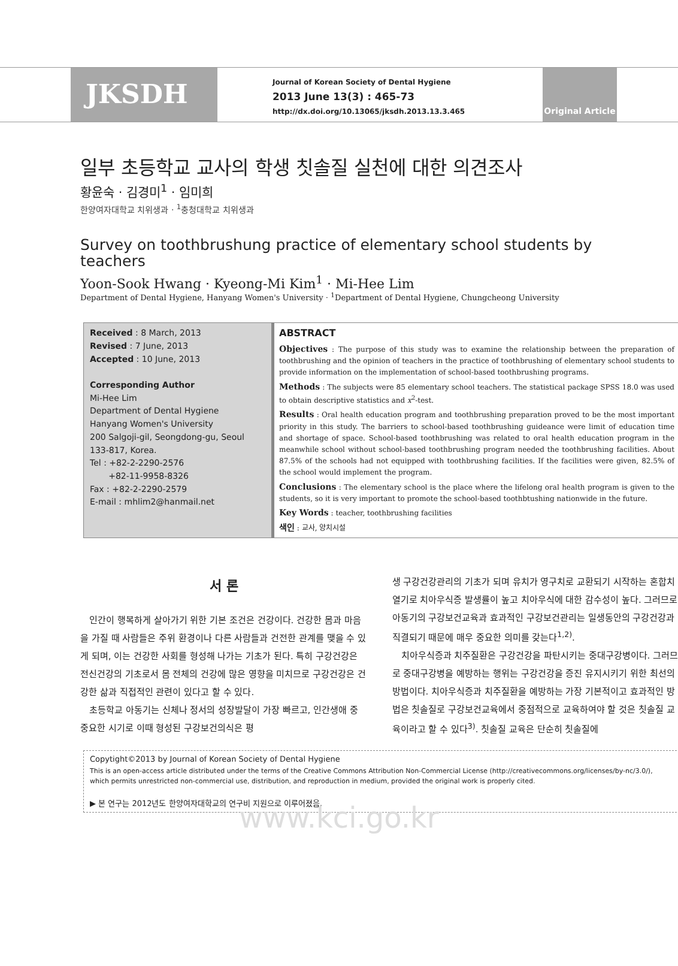JKSDH
Journal of Korean Society of Dental Hygiene
2013 June 13(3) : 465-73
http://dx.doi.org/10.13065/jksdh.2013.13.3.465
Original Article
일부 초등학교 교사의 학생 칫솔질 실천에 대한 의견조사
황윤숙 · 김경미<sup>1</sup> · 임미희
한양여자대학교 치위생과 · <sup>1</sup>충청대학교 치위생과
Survey on toothbrushung practice of elementary school students by teachers
Yoon-Sook Hwang · Kyeong-Mi Kim<sup>1</sup> · Mi-Hee Lim
Department of Dental Hygiene, Hanyang Women's University · <sup>1</sup>Department of Dental Hygiene, Chungcheong University
Received : 8 March, 2013
Revised : 7 June, 2013
Accepted : 10 June, 2013
Corresponding Author
Mi-Hee Lim
Department of Dental Hygiene
Hanyang Women's University
200 Salgoji-gil, Seongdong-gu, Seoul 133-817, Korea.
Tel : +82-2-2290-2576
+82-11-9958-8326
Fax : +82-2-2290-2579
E-mail : mhlim2@hanmail.net
ABSTRACT
Objectives : The purpose of this study was to examine the relationship between the preparation of toothbrushing and the opinion of teachers in the practice of toothbrushing of elementary school students to provide information on the implementation of school-based toothbrushing programs.
Methods : The subjects were 85 elementary school teachers. The statistical package SPSS 18.0 was used to obtain descriptive statistics and x<sup>2</sup>-test.
Results : Oral health education program and toothbrushing preparation proved to be the most important priority in this study. The barriers to school-based toothbrushing guideance were limit of education time and shortage of space. School-based toothbrushing was related to oral health education program in the meanwhile school without school-based toothbrushing program needed the toothbrushing facilities. About 87.5% of the schools had not equipped with toothbrushing facilities. If the facilities were given, 82.5% of the school would implement the program.
Conclusions : The elementary school is the place where the lifelong oral health program is given to the students, so it is very important to promote the school-based toothbtushing nationwide in the future.
Key Words : teacher, toothbrushing facilities
색인 : 교사, 양치시설
서 론
인간이 행복하게 살아가기 위한 기본 조건은 건강이다. 건강한 몸과 마음을 가질 때 사람들은 주위 환경이나 다른 사람들과 건전한 관계를 맺을 수 있게 되며, 이는 건강한 사회를 형성해 나가는 기초가 된다. 특히 구강건강은 전신건강의 기초로서 몸 전체의 건강에 많은 영향을 미치므로 구강건강은 건강한 삶과 직접적인 관련이 있다고 할 수 있다.
초등학교 아동기는 신체나 정서의 성장발달이 가장 빠르고, 인간생애 중 중요한 시기로 이때 형성된 구강보건의식은 평
생 구강건강관리의 기초가 되며 유치가 영구치로 교환되기 시작하는 혼합치열기로 치아우식증 발생률이 높고 치아우식에 대한 감수성이 높다. 그러므로 아동기의 구강보건교육과 효과적인 구강보건관리는 일생동안의 구강건강과 직결되기 때문에 매우 중요한 의미를 갖는다<sup>1,2)</sup>.
치아우식증과 치주질환은 구강건강을 파탄시키는 중대구강병이다. 그러므로 중대구강병을 예방하는 행위는 구강건강을 증진 유지시키기 위한 최선의 방법이다. 치아우식증과 치주질환을 예방하는 가장 기본적이고 효과적인 방법은 칫솔질로 구강보건교육에서 중점적으로 교육하여야 할 것은 칫솔질 교육이라고 할 수 있다<sup>3)</sup>. 칫솔질 교육은 단순히 칫솔질에
Copytight©2013 by Journal of Korean Society of Dental Hygiene
This is an open-access article distributed under the terms of the Creative Commons Attribution Non-Commercial License (http://creativecommons.org/licenses/by-nc/3.0/), which permits unrestricted non-commercial use, distribution, and reproduction in medium, provided the original work is properly cited.
▶ 본 연구는 2012년도 한양여자대학교의 연구비 지원으로 이루어졌음.
www.kci.go.kr